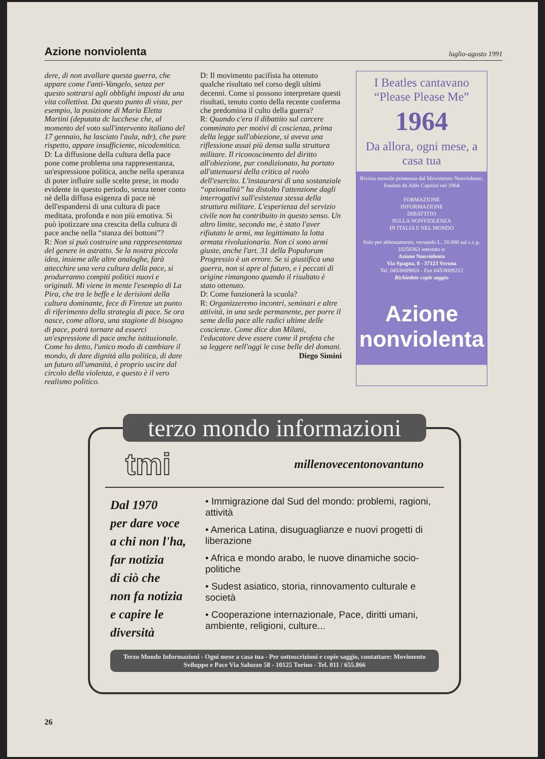Azione nonviolenta luglio-agosto 1991
dere, di non avallare questa guerra, che appare come l'anti-Vangelo, senza per questo sottrarsi agli obblighi imposti da una vita collettiva. Da questo punto di vista, per esempio, la posizione di Maria Eletta Martini (deputata dc lucchese che, al momento del voto sull'intervento italiano del 17 gennaio, ha lasciato l'aula, ndr), che pure rispetto, appare insufficiente, nicodemitica.
D: La diffusione della cultura della pace pone come problema una rappresentanza, un'espressione politica, anche nella speranza di poter influire sulle scelte prese, in modo evidente in questo periodo, senza tener conto nè della diffusa esigenza di pace nè dell'espandersi di una cultura di pace meditata, profonda e non più emotiva. Si può ipotizzare una crescita della cultura di pace anche nella “stanza dei bottoni”?
R: Non si può costruire una rappresentanza del genere in astratto. Se la nostra piccola idea, insieme alle altre analoghe, farà attecchire una vera cultura della pace, si produrranno compiti politici nuovi e originali. Mi viene in mente l'esempio di La Pira, che tra le beffe e le derisioni della cultura dominante, fece di Firenze un punto di riferimento della strategia di pace. Se ora nasce, come allora, una stagione di bisogno di pace, potrà tornare ad esserci un'espressione di pace anche istituzionale. Come ho detto, l'unico modo di cambiare il mondo, di dare dignità alla politica, di dare un futuro all'umanità, è proprio uscire dal circolo della violenza, e questo è il vero realismo politico.
D: Il movimento pacifista ha ottenuto qualche risultato nel corso degli ultimi decenni. Come si possono interpretare questi risultati, tenuto conto della recente conferma che predomina il culto della guerra?
R: Quando c'era il dibattito sul carcere comminato per motivi di coscienza, prima della legge sull'obiezione, si aveva una riflessione assai più densa sulla struttura militare. Il riconoscimento del diritto all'obiezione, pur condizionato, ha portato all'attenuarsi della critica al ruolo dell'esercito. L'instaurarsi di una sostanziale “opzionalità” ha distolto l'attenzione dagli interrogativi sull'esistenza stessa della struttura militare. L'esperienza del servizio civile non ha contribuito in questo senso. Un altro limite, secondo me, è stato l'aver rifiutato le armi, ma legittimato la lotta armata rivoluzionaria. Non ci sono armi giuste, anche l'art. 31 della Populorum Progressio è un errore. Se si giustifica una guerra, non si apre al futuro, e i peccati di origine rimangono quando il risultato è stato ottenuto.
D: Come funzionerà la scuola?
R: Organizzeremo incontri, seminari e altre attività, in una sede permanente, per porre il seme della pace alle radici ultime delle coscienze. Come dice don Milani, l'educatore deve essere come il profeta che sa leggere nell'oggi le cose belle del domani.
Diego Sìmini
I Beatles cantavano “Please Please Me”
1964
Da allora, ogni mese, a casa tua
Rivista mensile promossa dal Movimento Nonviolento, fondata da Aldo Capitini nel 1964
FORMAZIONE
INFORMAZIONE
DIBATTITO
SULLA NONVIOLENZA
IN ITALIA E NEL MONDO
Solo per abbonamento, versando L. 28.000 sul c.c.p. 10250363 intestato a:
Azione Nonviolenta
Via Spagna, 8 - 37123 Verona
Tel. 045/8009803 - Fax 045/8009212
Richiedete copie saggio
Azione
nonviolenta
terzo mondo informazioni
tmi millenovecentonovantuno
Dal 1970
per dare voce
a chi non l'ha,
far notizia
di ciò che
non fa notizia
e capire le
diversità
• Immigrazione dal Sud del mondo: problemi, ragioni, attività
• America Latina, disuguaglianze e nuovi progetti di liberazione
• Africa e mondo arabo, le nuove dinamiche socio-politiche
• Sudest asiatico, storia, rinnovamento culturale e società
• Cooperazione internazionale, Pace, diritti umani, ambiente, religioni, culture...
Terzo Mondo Informazioni - Ogni mese a casa tua - Per sottoscrizioni e copie saggio, contattare: Movimento Sviluppo e Pace Via Saluzzo 58 - 10125 Torino - Tel. 011 / 655.866
26